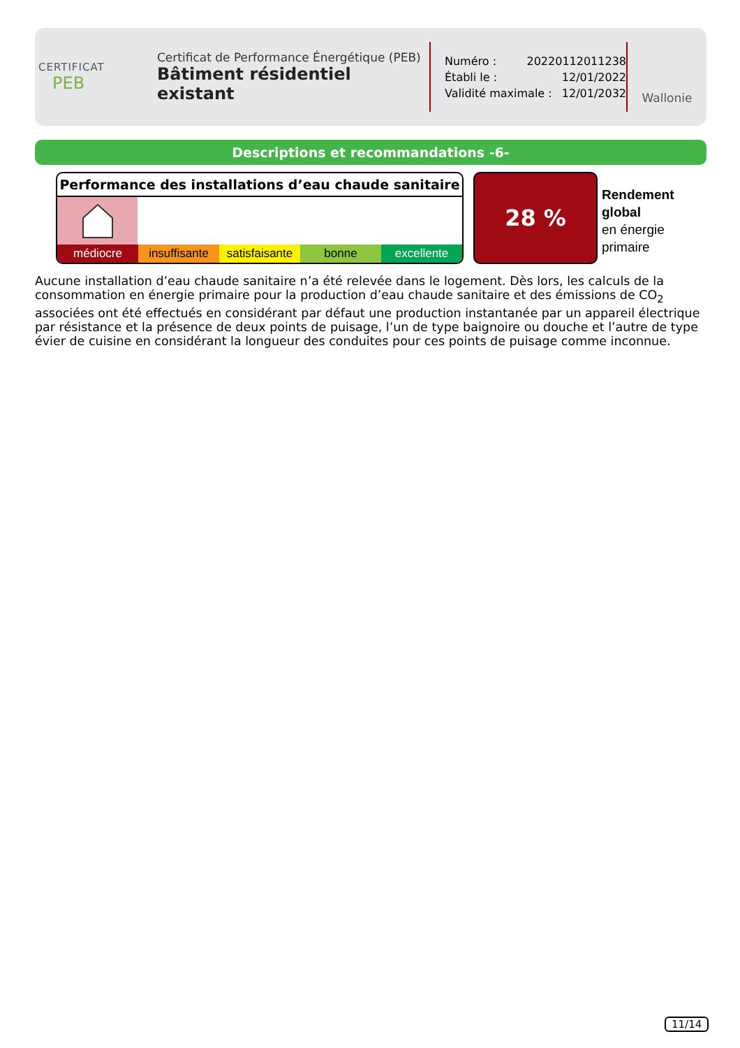CERTIFICAT
PEB
Certificat de Performance Énergétique (PEB)
Bâtiment résidentiel existant
Numéro : 20220112011238
Établi le : 12/01/2022
Validité maximale : 12/01/2032
Wallonie
Descriptions et recommandations -6-
Performance des installations d’eau chaude sanitaire
médiocre insuffisante satisfaisante bonne excellente
28 %
Rendement
global
en énergie
primaire
Aucune installation d’eau chaude sanitaire n’a été relevée dans le logement. Dès lors, les calculs de la consommation en énergie primaire pour la production d’eau chaude sanitaire et des émissions de CO<sub>2</sub> associées ont été effectués en considérant par défaut une production instantanée par un appareil électrique par résistance et la présence de deux points de puisage, l’un de type baignoire ou douche et l’autre de type évier de cuisine en considérant la longueur des conduites pour ces points de puisage comme inconnue.
11/14